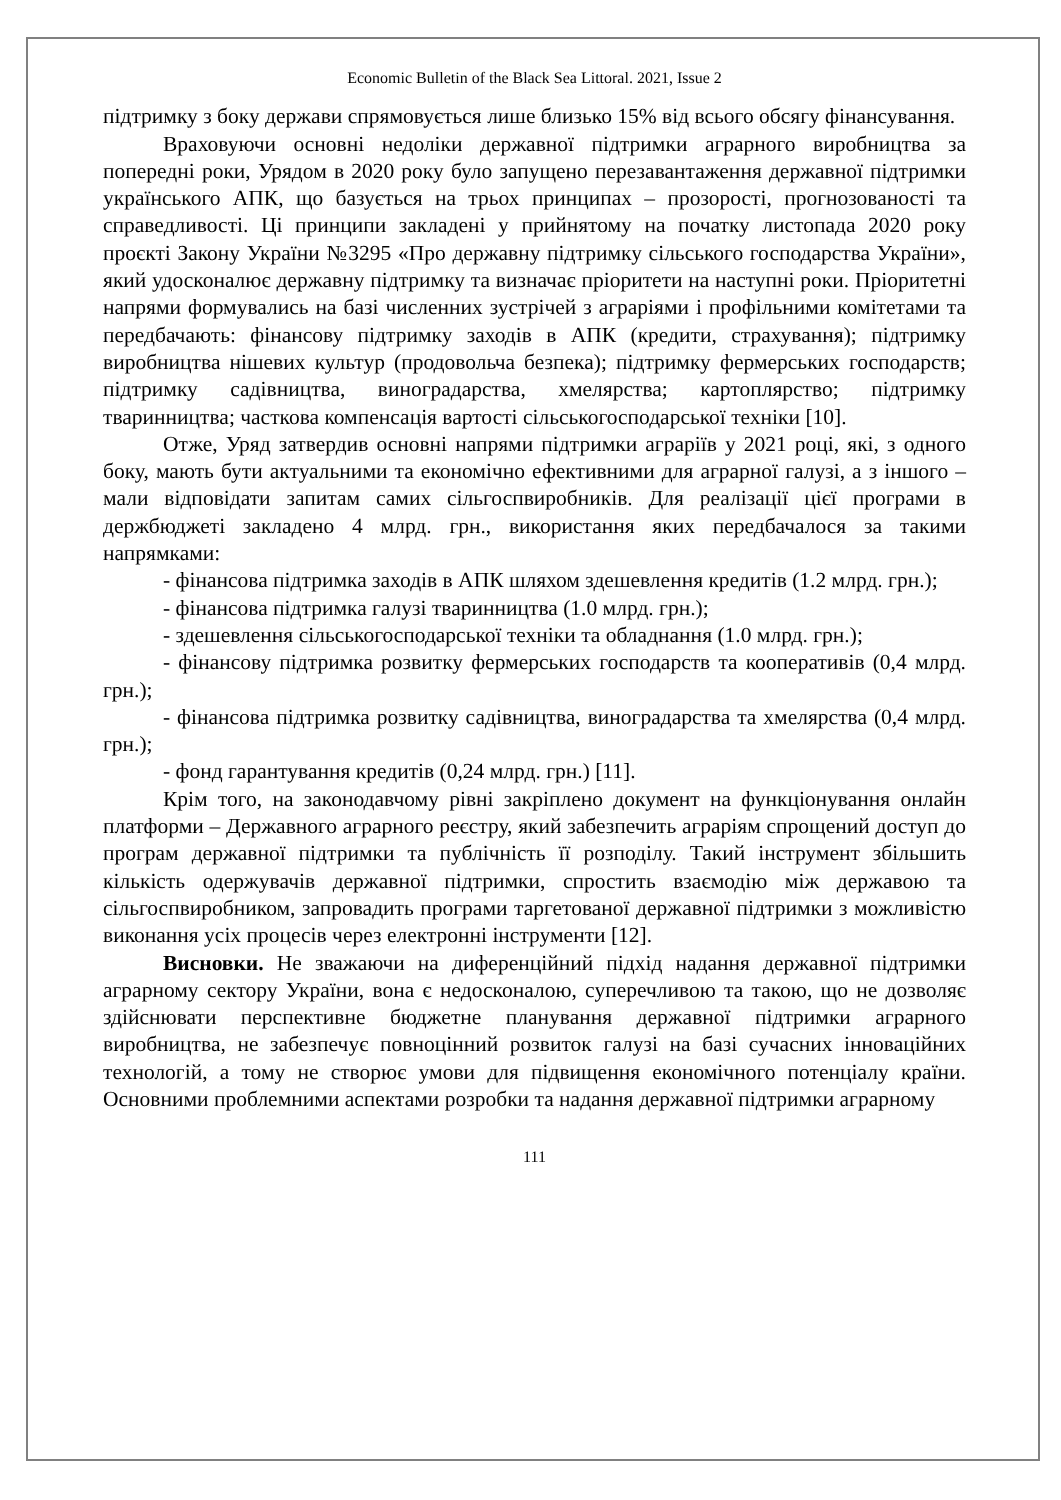Economic Bulletin of the Black Sea Littoral. 2021, Issue 2
підтримку з боку держави спрямовується лише близько 15% від всього обсягу фінансування.
Враховуючи основні недоліки державної підтримки аграрного виробництва за попередні роки, Урядом в 2020 року було запущено перезавантаження державної підтримки українського АПК, що базується на трьох принципах – прозорості, прогнозованості та справедливості. Ці принципи закладені у прийнятому на початку листопада 2020 року проєкті Закону України №3295 «Про державну підтримку сільського господарства України», який удосконалює державну підтримку та визначає пріоритети на наступні роки. Пріоритетні напрями формувались на базі численних зустрічей з аграріями і профільними комітетами та передбачають: фінансову підтримку заходів в АПК (кредити, страхування); підтримку виробництва нішевих культур (продовольча безпека); підтримку фермерських господарств; підтримку садівництва, виноградарства, хмелярства; картоплярство; підтримку тваринництва; часткова компенсація вартості сільськогосподарської техніки [10].
Отже, Уряд затвердив основні напрями підтримки аграріїв у 2021 році, які, з одного боку, мають бути актуальними та економічно ефективними для аграрної галузі, а з іншого – мали відповідати запитам самих сільгоспвиробників. Для реалізації цієї програми в держбюджеті закладено 4 млрд. грн., використання яких передбачалося за такими напрямками:
- фінансова підтримка заходів в АПК шляхом здешевлення кредитів (1.2 млрд. грн.);
- фінансова підтримка галузі тваринництва (1.0 млрд. грн.);
- здешевлення сільськогосподарської техніки та обладнання (1.0 млрд. грн.);
- фінансову підтримка розвитку фермерських господарств та кооперативів (0,4 млрд. грн.);
- фінансова підтримка розвитку садівництва, виноградарства та хмелярства (0,4 млрд. грн.);
- фонд гарантування кредитів (0,24 млрд. грн.) [11].
Крім того, на законодавчому рівні закріплено документ на функціонування онлайн платформи – Державного аграрного реєстру, який забезпечить аграріям спрощений доступ до програм державної підтримки та публічність її розподілу. Такий інструмент збільшить кількість одержувачів державної підтримки, спростить взаємодію між державою та сільгоспвиробником, запровадить програми таргетованої державної підтримки з можливістю виконання усіх процесів через електронні інструменти [12].
Висновки. Не зважаючи на диференційний підхід надання державної підтримки аграрному сектору України, вона є недосконалою, суперечливою та такою, що не дозволяє здійснювати перспективне бюджетне планування державної підтримки аграрного виробництва, не забезпечує повноцінний розвиток галузі на базі сучасних інноваційних технологій, а тому не створює умови для підвищення економічного потенціалу країни. Основними проблемними аспектами розробки та надання державної підтримки аграрному
111